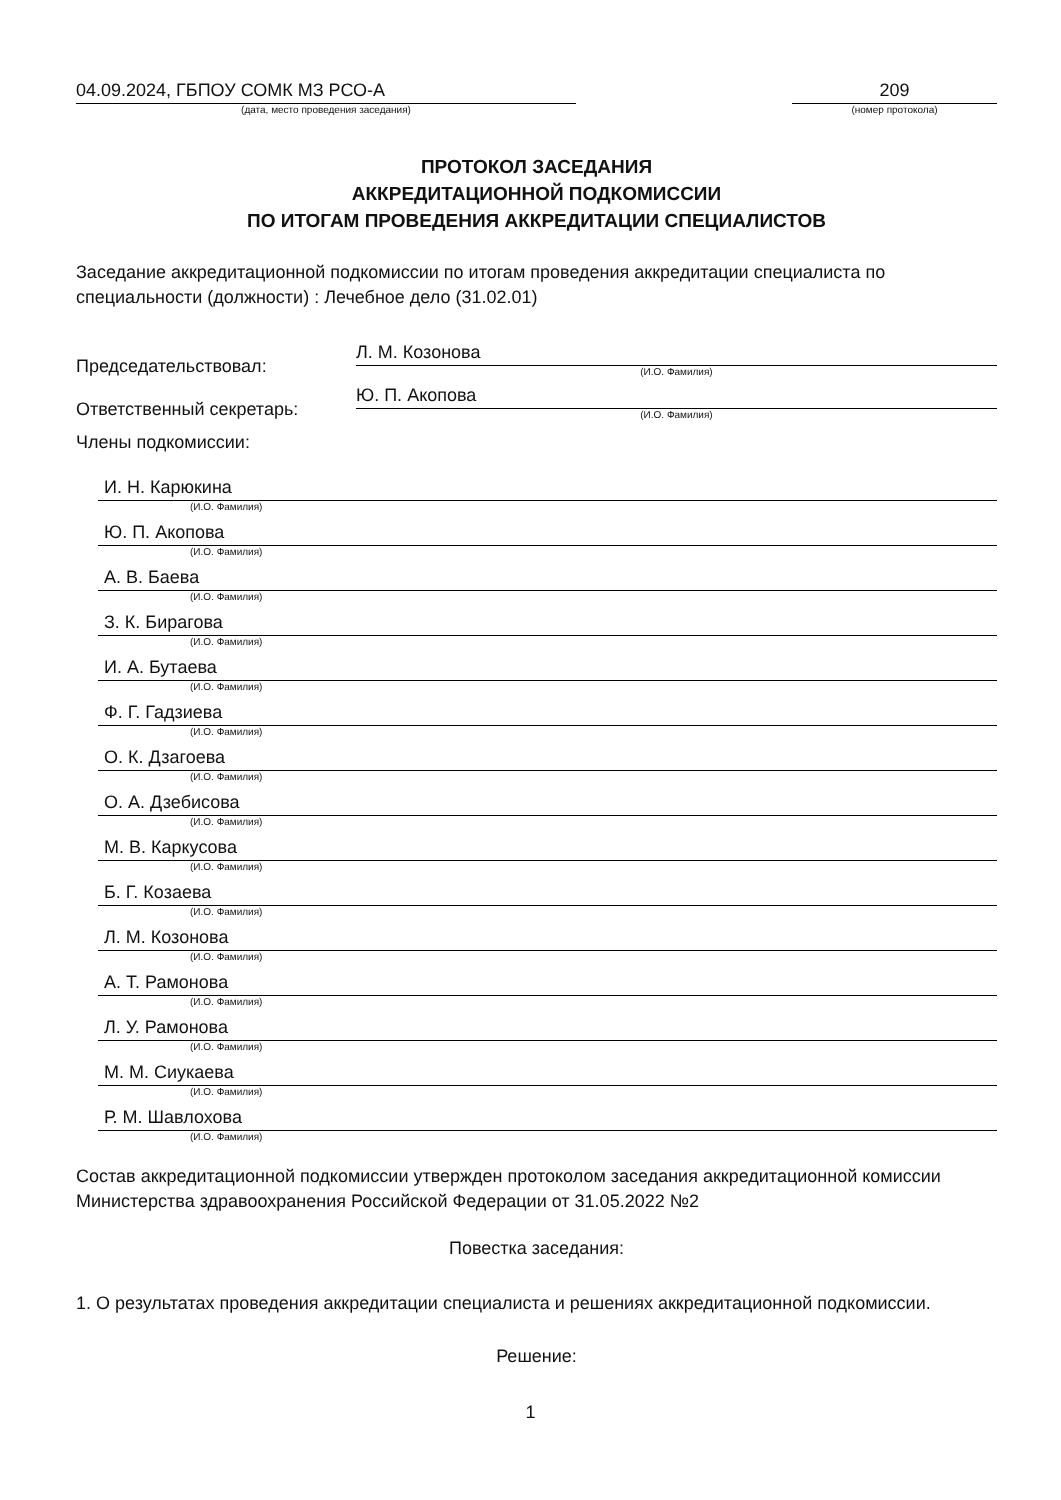04.09.2024, ГБПОУ СОМК МЗ РСО-А
(дата, место проведения заседания)
209
(номер протокола)
ПРОТОКОЛ ЗАСЕДАНИЯ
АККРЕДИТАЦИОННОЙ ПОДКОМИССИИ
ПО ИТОГАМ ПРОВЕДЕНИЯ АККРЕДИТАЦИИ СПЕЦИАЛИСТОВ
Заседание аккредитационной подкомиссии по итогам проведения аккредитации специалиста по специальности (должности) : Лечебное дело (31.02.01)
Председательствовал:
Л. М. Козонова
(И.О. Фамилия)
Ответственный секретарь:
Ю. П. Акопова
(И.О. Фамилия)
Члены подкомиссии:
И. Н. Карюкина
(И.О. Фамилия)
Ю. П. Акопова
(И.О. Фамилия)
А. В. Баева
(И.О. Фамилия)
З. К. Бирагова
(И.О. Фамилия)
И. А. Бутаева
(И.О. Фамилия)
Ф. Г. Гадзиева
(И.О. Фамилия)
О. К. Дзагоева
(И.О. Фамилия)
О. А. Дзебисова
(И.О. Фамилия)
М. В. Каркусова
(И.О. Фамилия)
Б. Г. Козаева
(И.О. Фамилия)
Л. М. Козонова
(И.О. Фамилия)
А. Т. Рамонова
(И.О. Фамилия)
Л. У. Рамонова
(И.О. Фамилия)
М. М. Сиукаева
(И.О. Фамилия)
Р. М. Шавлохова
(И.О. Фамилия)
Состав аккредитационной подкомиссии утвержден протоколом заседания аккредитационной комиссии Министерства здравоохранения Российской Федерации от 31.05.2022 №2
Повестка заседания:
1. О результатах проведения аккредитации специалиста и решениях аккредитационной подкомиссии.
Решение:
1